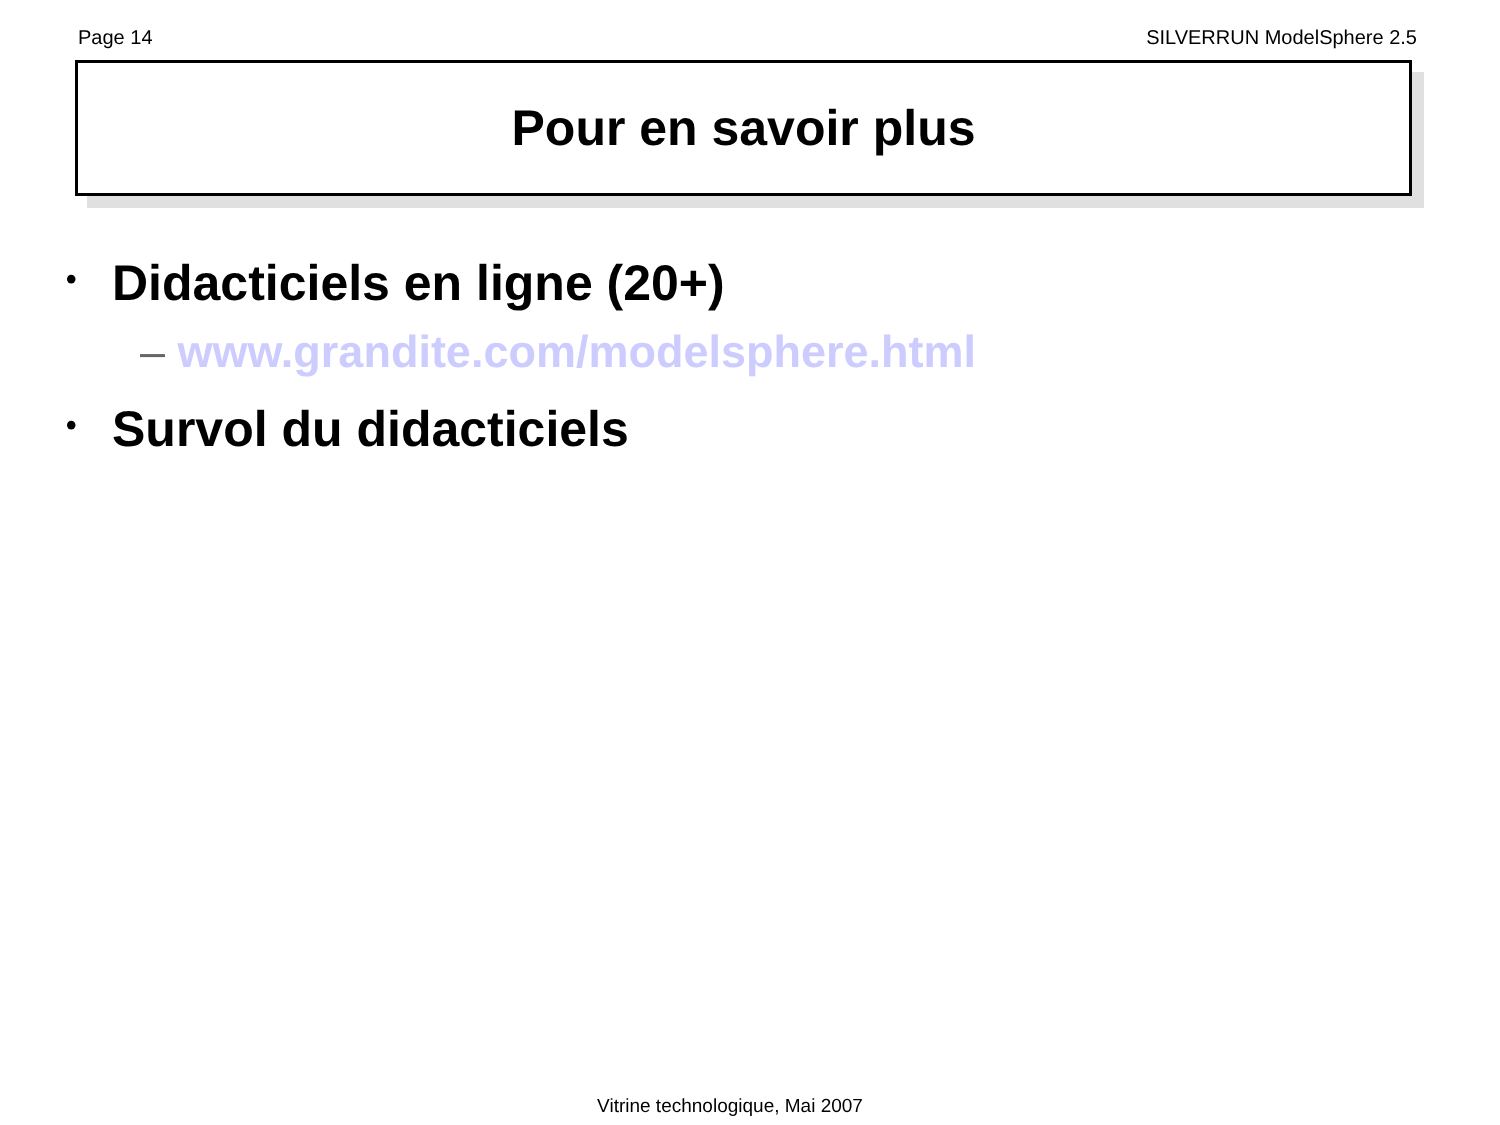Page 14 SILVERRUN ModelSphere 2.5
Pour en savoir plus
• Didacticiels en ligne (20+)
– www.grandite.com/modelsphere.html
• Survol du didacticiels
Vitrine technologique, Mai 2007